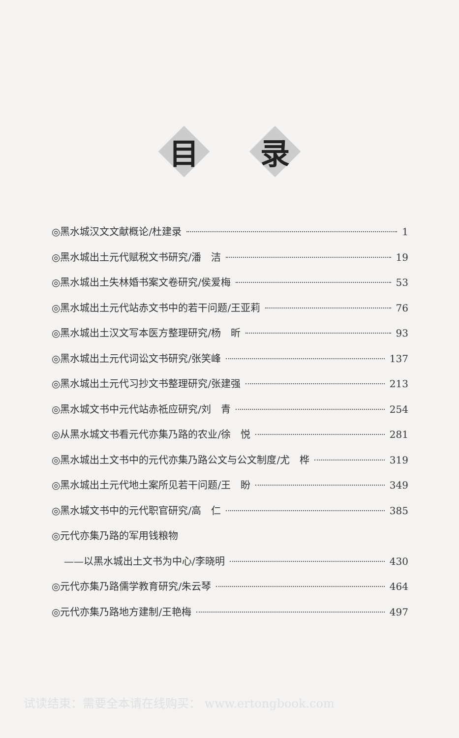目 录
◎黑水城汉文文献概论/杜建录 1
◎黑水城出土元代赋税文书研究/潘　洁 19
◎黑水城出土失林婚书案文卷研究/侯爱梅 53
◎黑水城出土元代站赤文书中的若干问题/王亚莉 76
◎黑水城出土汉文写本医方整理研究/杨　昕 93
◎黑水城出土元代词讼文书研究/张笑峰 137
◎黑水城出土元代习抄文书整理研究/张建强 213
◎黑水城文书中元代站赤祗应研究/刘　青 254
◎从黑水城文书看元代亦集乃路的农业/徐　悦 281
◎黑水城出土文书中的元代亦集乃路公文与公文制度/尤　桦 319
◎黑水城出土元代地土案所见若干问题/王　盼 349
◎黑水城文书中的元代职官研究/高　仁 385
◎元代亦集乃路的军用钱粮物
——以黑水城出土文书为中心/李晓明 430
◎元代亦集乃路儒学教育研究/朱云琴 464
◎元代亦集乃路地方建制/王艳梅 497
试读结束：需要全本请在线购买： www.ertongbook.com